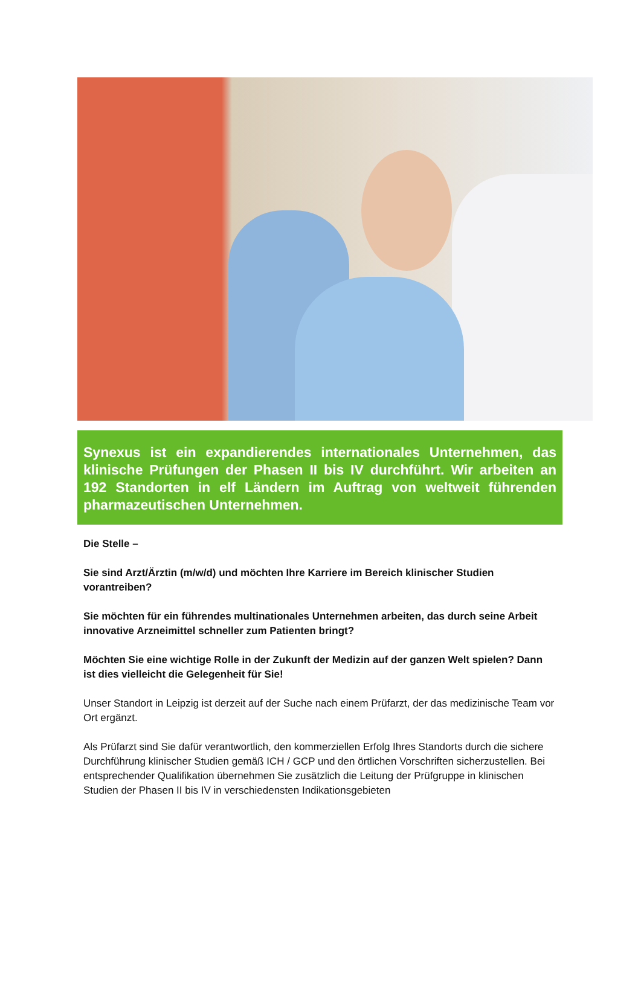Synexus ist ein expandierendes internationales Unternehmen, das klinische Prüfungen der Phasen II bis IV durchführt. Wir arbeiten an 192 Standorten in elf Ländern im Auftrag von weltweit führenden pharmazeutischen Unternehmen.
Die Stelle –
Sie sind Arzt/Ärztin (m/w/d) und möchten Ihre Karriere im Bereich klinischer Studien vorantreiben?
Sie möchten für ein führendes multinationales Unternehmen arbeiten, das durch seine Arbeit innovative Arzneimittel schneller zum Patienten bringt?
Möchten Sie eine wichtige Rolle in der Zukunft der Medizin auf der ganzen Welt spielen? Dann ist dies vielleicht die Gelegenheit für Sie!
Unser Standort in Leipzig ist derzeit auf der Suche nach einem Prüfarzt, der das medizinische Team vor Ort ergänzt.
Als Prüfarzt sind Sie dafür verantwortlich, den kommerziellen Erfolg Ihres Standorts durch die sichere Durchführung klinischer Studien gemäß ICH / GCP und den örtlichen Vorschriften sicherzustellen. Bei entsprechender Qualifikation übernehmen Sie zusätzlich die Leitung der Prüfgruppe in klinischen Studien der Phasen II bis IV in verschiedensten Indikationsgebieten